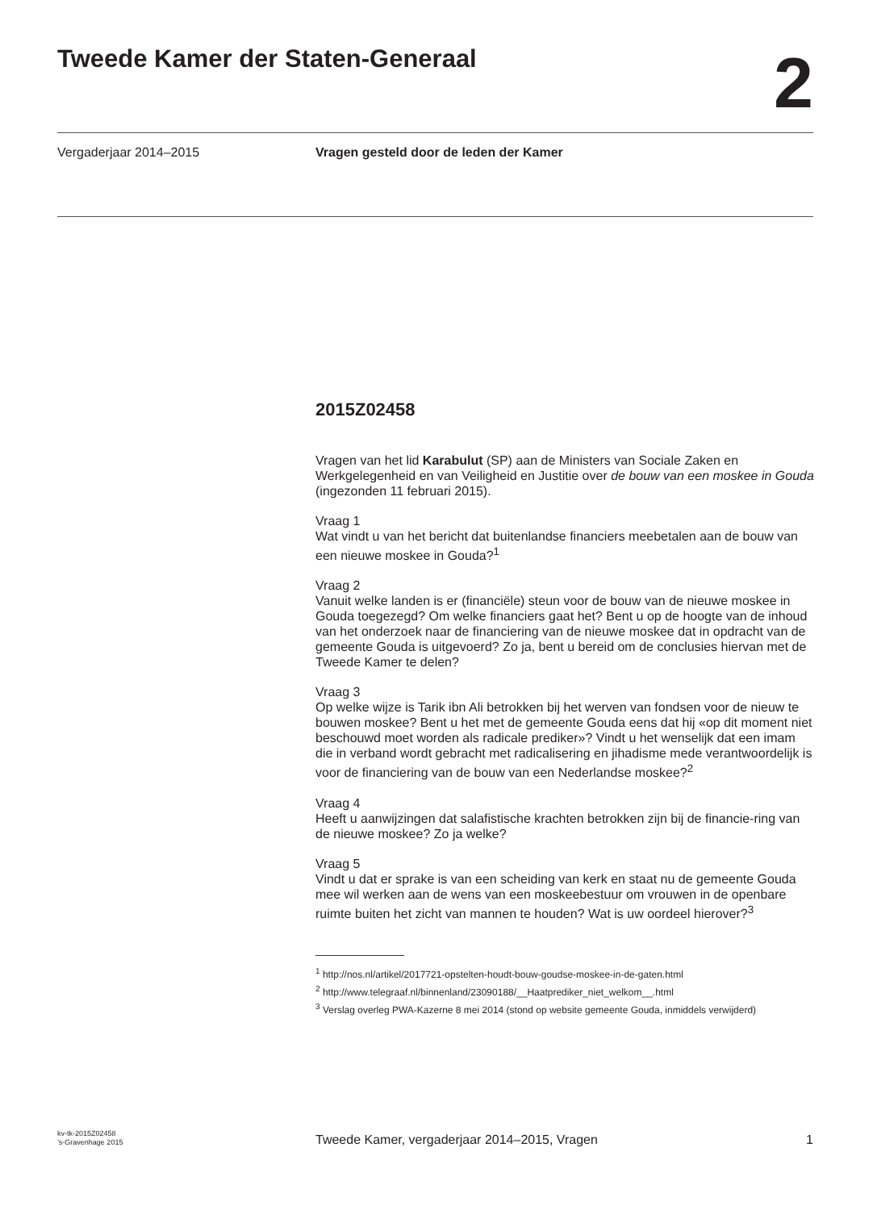Tweede Kamer der Staten-Generaal
2
Vergaderjaar 2014–2015 Vragen gesteld door de leden der Kamer
2015Z02458
Vragen van het lid Karabulut (SP) aan de Ministers van Sociale Zaken en Werkgelegenheid en van Veiligheid en Justitie over de bouw van een moskee in Gouda (ingezonden 11 februari 2015).
Vraag 1
Wat vindt u van het bericht dat buitenlandse financiers meebetalen aan de bouw van een nieuwe moskee in Gouda?<sup>1</sup>
Vraag 2
Vanuit welke landen is er (financiële) steun voor de bouw van de nieuwe moskee in Gouda toegezegd? Om welke financiers gaat het? Bent u op de hoogte van de inhoud van het onderzoek naar de financiering van de nieuwe moskee dat in opdracht van de gemeente Gouda is uitgevoerd? Zo ja, bent u bereid om de conclusies hiervan met de Tweede Kamer te delen?
Vraag 3
Op welke wijze is Tarik ibn Ali betrokken bij het werven van fondsen voor de nieuw te bouwen moskee? Bent u het met de gemeente Gouda eens dat hij «op dit moment niet beschouwd moet worden als radicale prediker»? Vindt u het wenselijk dat een imam die in verband wordt gebracht met radicalisering en jihadisme mede verantwoordelijk is voor de financiering van de bouw van een Nederlandse moskee?<sup>2</sup>
Vraag 4
Heeft u aanwijzingen dat salafistische krachten betrokken zijn bij de financie-ring van de nieuwe moskee? Zo ja welke?
Vraag 5
Vindt u dat er sprake is van een scheiding van kerk en staat nu de gemeente Gouda mee wil werken aan de wens van een moskeebestuur om vrouwen in de openbare ruimte buiten het zicht van mannen te houden? Wat is uw oordeel hierover?<sup>3</sup>
<sup>1</sup> http://nos.nl/artikel/2017721-opstelten-houdt-bouw-goudse-moskee-in-de-gaten.html
<sup>2</sup> http://www.telegraaf.nl/binnenland/23090188/__Haatprediker_niet_welkom__.html
<sup>3</sup> Verslag overleg PWA-Kazerne 8 mei 2014 (stond op website gemeente Gouda, inmiddels verwijderd)
kv-tk-2015Z02458
’s-Gravenhage 2015
Tweede Kamer, vergaderjaar 2014–2015, Vragen
1